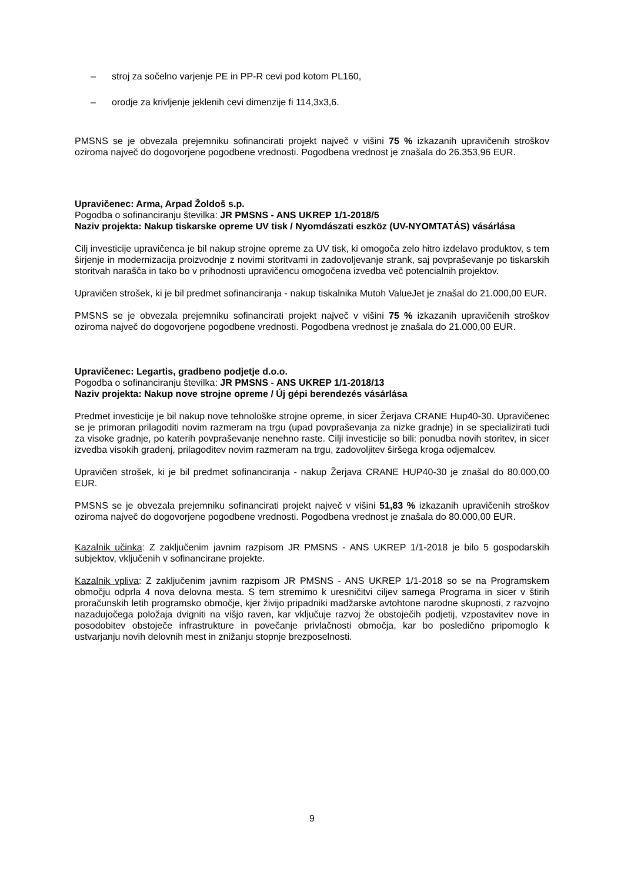– stroj za sočelno varjenje PE in PP-R cevi pod kotom PL160,
– orodje za krivljenje jeklenih cevi dimenzije fi 114,3x3,6.
PMSNS se je obvezala prejemniku sofinancirati projekt največ v višini 75 % izkazanih upravičenih stroškov oziroma največ do dogovorjene pogodbene vrednosti. Pogodbena vrednost je znašala do 26.353,96 EUR.
Upravičenec: Arma, Arpad Žoldoš s.p.
Pogodba o sofinanciranju številka: JR PMSNS - ANS UKREP 1/1-2018/5
Naziv projekta: Nakup tiskarske opreme UV tisk / Nyomdászati eszköz (UV-NYOMTATÁS) vásárlása
Cilj investicije upravičenca je bil nakup strojne opreme za UV tisk, ki omogoča zelo hitro izdelavo produktov, s tem širjenje in modernizacija proizvodnje z novimi storitvami in zadovoljevanje strank, saj povpraševanje po tiskarskih storitvah narašča in tako bo v prihodnosti upravičencu omogočena izvedba več potencialnih projektov.
Upravičen strošek, ki je bil predmet sofinanciranja - nakup tiskalnika Mutoh ValueJet je znašal do 21.000,00 EUR.
PMSNS se je obvezala prejemniku sofinancirati projekt največ v višini 75 % izkazanih upravičenih stroškov oziroma največ do dogovorjene pogodbene vrednosti. Pogodbena vrednost je znašala do 21.000,00 EUR.
Upravičenec: Legartis, gradbeno podjetje d.o.o.
Pogodba o sofinanciranju številka: JR PMSNS - ANS UKREP 1/1-2018/13
Naziv projekta: Nakup nove strojne opreme / Új gépi berendezés vásárlása
Predmet investicije je bil nakup nove tehnološke strojne opreme, in sicer Žerjava CRANE Hup40-30. Upravičenec se je primoran prilagoditi novim razmeram na trgu (upad povpraševanja za nizke gradnje) in se specializirati tudi za visoke gradnje, po katerih povpraševanje nenehno raste. Cilji investicije so bili: ponudba novih storitev, in sicer izvedba visokih gradenj, prilagoditev novim razmeram na trgu, zadovoljitev širšega kroga odjemalcev.
Upravičen strošek, ki je bil predmet sofinanciranja - nakup Žerjava CRANE HUP40-30 je znašal do 80.000,00 EUR.
PMSNS se je obvezala prejemniku sofinancirati projekt največ v višini 51,83 % izkazanih upravičenih stroškov oziroma največ do dogovorjene pogodbene vrednosti. Pogodbena vrednost je znašala do 80.000,00 EUR.
Kazalnik učinka: Z zaključenim javnim razpisom JR PMSNS - ANS UKREP 1/1-2018 je bilo 5 gospodarskih subjektov, vključenih v sofinancirane projekte.
Kazalnik vpliva: Z zaključenim javnim razpisom JR PMSNS - ANS UKREP 1/1-2018 so se na Programskem območju odprla 4 nova delovna mesta. S tem stremimo k uresničitvi ciljev samega Programa in sicer v štirih proračunskih letih programsko območje, kjer živijo pripadniki madžarske avtohtone narodne skupnosti, z razvojno nazadujočega položaja dvigniti na višjo raven, kar vključuje razvoj že obstoječih podjetij, vzpostavitev nove in posodobitev obstoječe infrastrukture in povečanje privlačnosti območja, kar bo posledično pripomoglo k ustvarjanju novih delovnih mest in znižanju stopnje brezposelnosti.
9